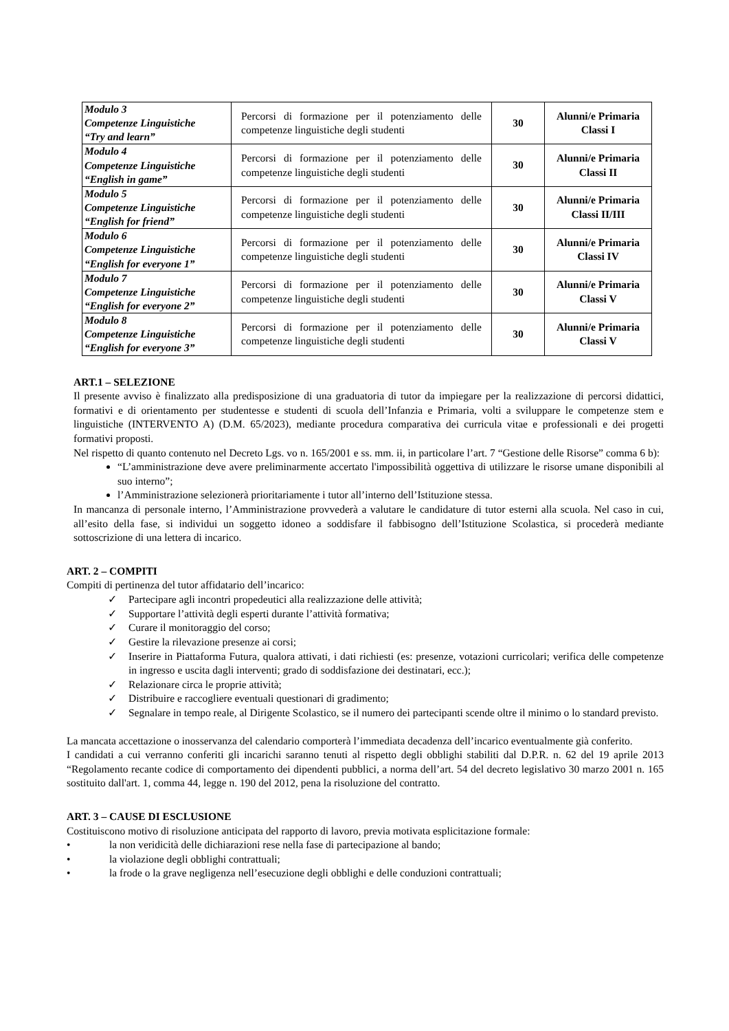| Modulo 3 Competenze Linguistiche “Try and learn” | Percorsi di formazione per il potenziamento delle competenze linguistiche degli studenti | 30 | Alunni/e Primaria Classi I |
| Modulo 4 Competenze Linguistiche “English in game” | Percorsi di formazione per il potenziamento delle competenze linguistiche degli studenti | 30 | Alunni/e Primaria Classi II |
| Modulo 5 Competenze Linguistiche “English for friend” | Percorsi di formazione per il potenziamento delle competenze linguistiche degli studenti | 30 | Alunni/e Primaria Classi II/III |
| Modulo 6 Competenze Linguistiche “English for everyone 1” | Percorsi di formazione per il potenziamento delle competenze linguistiche degli studenti | 30 | Alunni/e Primaria Classi IV |
| Modulo 7 Competenze Linguistiche “English for everyone 2” | Percorsi di formazione per il potenziamento delle competenze linguistiche degli studenti | 30 | Alunni/e Primaria Classi V |
| Modulo 8 Competenze Linguistiche “English for everyone 3” | Percorsi di formazione per il potenziamento delle competenze linguistiche degli studenti | 30 | Alunni/e Primaria Classi V |
ART.1 – SELEZIONE
Il presente avviso è finalizzato alla predisposizione di una graduatoria di tutor da impiegare per la realizzazione di percorsi didattici, formativi e di orientamento per studentesse e studenti di scuola dell’Infanzia e Primaria, volti a sviluppare le competenze stem e linguistiche (INTERVENTO A) (D.M. 65/2023), mediante procedura comparativa dei curricula vitae e professionali e dei progetti formativi proposti.
Nel rispetto di quanto contenuto nel Decreto Lgs. vo n. 165/2001 e ss. mm. ii, in particolare l’art. 7 “Gestione delle Risorse” comma 6 b):
“L’amministrazione deve avere preliminarmente accertato l'impossibilità oggettiva di utilizzare le risorse umane disponibili al suo interno”;
l’Amministrazione selezionerà prioritariamente i tutor all’interno dell’Istituzione stessa.
In mancanza di personale interno, l’Amministrazione provvederà a valutare le candidature di tutor esterni alla scuola. Nel caso in cui, all’esito della fase, si individui un soggetto idoneo a soddisfare il fabbisogno dell’Istituzione Scolastica, si procederà mediante sottoscrizione di una lettera di incarico.
ART. 2 – COMPITI
Compiti di pertinenza del tutor affidatario dell’incarico:
✓ Partecipare agli incontri propedeutici alla realizzazione delle attività;
✓ Supportare l’attività degli esperti durante l’attività formativa;
✓ Curare il monitoraggio del corso;
✓ Gestire la rilevazione presenze ai corsi;
✓ Inserire in Piattaforma Futura, qualora attivati, i dati richiesti (es: presenze, votazioni curricolari; verifica delle competenze in ingresso e uscita dagli interventi; grado di soddisfazione dei destinatari, ecc.);
✓ Relazionare circa le proprie attività;
✓ Distribuire e raccogliere eventuali questionari di gradimento;
✓ Segnalare in tempo reale, al Dirigente Scolastico, se il numero dei partecipanti scende oltre il minimo o lo standard previsto.
La mancata accettazione o inosservanza del calendario comporterà l’immediata decadenza dell’incarico eventualmente già conferito.
I candidati a cui verranno conferiti gli incarichi saranno tenuti al rispetto degli obblighi stabiliti dal D.P.R. n. 62 del 19 aprile 2013 “Regolamento recante codice di comportamento dei dipendenti pubblici, a norma dell’art. 54 del decreto legislativo 30 marzo 2001 n. 165 sostituito dall'art. 1, comma 44, legge n. 190 del 2012, pena la risoluzione del contratto.
ART. 3 – CAUSE DI ESCLUSIONE
Costituiscono motivo di risoluzione anticipata del rapporto di lavoro, previa motivata esplicitazione formale:
• la non veridicità delle dichiarazioni rese nella fase di partecipazione al bando;
• la violazione degli obblighi contrattuali;
• la frode o la grave negligenza nell’esecuzione degli obblighi e delle conduzioni contrattuali;